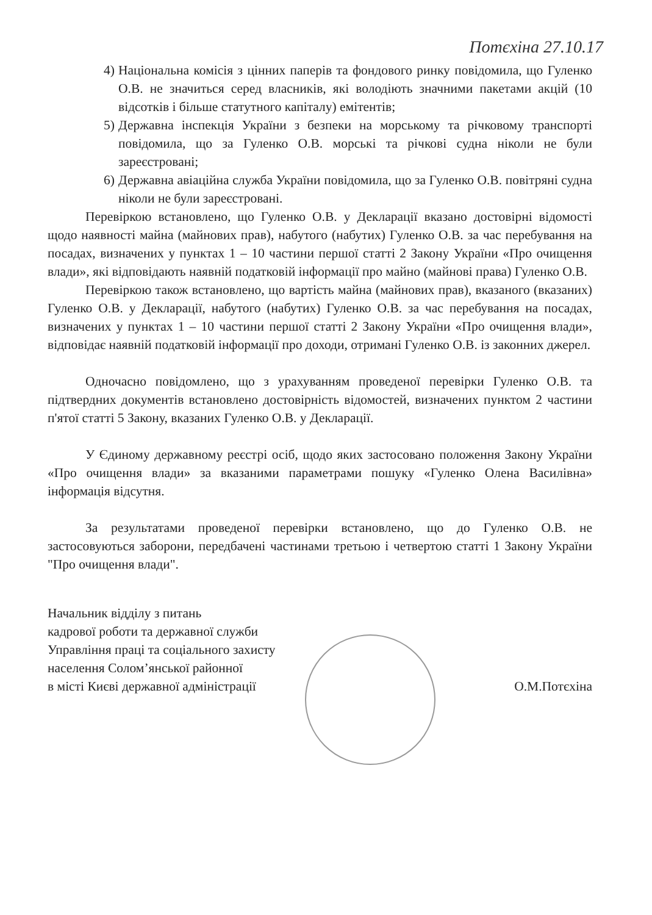Потєхіна 27.10.17
4) Національна комісія з цінних паперів та фондового ринку повідомила, що Гуленко О.В. не значиться серед власників, які володіють значними пакетами акцій (10 відсотків і більше статутного капіталу) емітентів;
5) Державна інспекція України з безпеки на морському та річковому транспорті повідомила, що за Гуленко О.В. морські та річкові судна ніколи не були зареєстровані;
6) Державна авіаційна служба України повідомила, що за Гуленко О.В. повітряні судна ніколи не були зареєстровані.
Перевіркою встановлено, що Гуленко О.В. у Декларації вказано достовірні відомості щодо наявності майна (майнових прав), набутого (набутих) Гуленко О.В. за час перебування на посадах, визначених у пунктах 1 – 10 частини першої статті 2 Закону України «Про очищення влади», які відповідають наявній податковій інформації про майно (майнові права) Гуленко О.В.
Перевіркою також встановлено, що вартість майна (майнових прав), вказаного (вказаних) Гуленко О.В. у Декларації, набутого (набутих) Гуленко О.В. за час перебування на посадах, визначених у пунктах 1 – 10 частини першої статті 2 Закону України «Про очищення влади», відповідає наявній податковій інформації про доходи, отримані Гуленко О.В. із законних джерел.
Одночасно повідомлено, що з урахуванням проведеної перевірки Гуленко О.В. та підтвердних документів встановлено достовірність відомостей, визначених пунктом 2 частини п'ятої статті 5 Закону, вказаних Гуленко О.В. у Декларації.
У Єдиному державному реєстрі осіб, щодо яких застосовано положення Закону України «Про очищення влади» за вказаними параметрами пошуку «Гуленко Олена Василівна» інформація відсутня.
За результатами проведеної перевірки встановлено, що до Гуленко О.В. не застосовуються заборони, передбачені частинами третьою і четвертою статті 1 Закону України "Про очищення влади".
Начальник відділу з питань
кадрової роботи та державної служби
Управління праці та соціального захисту
населення Солом’янської районної
в місті Києві державної адміністрації
О.М.Потєхіна